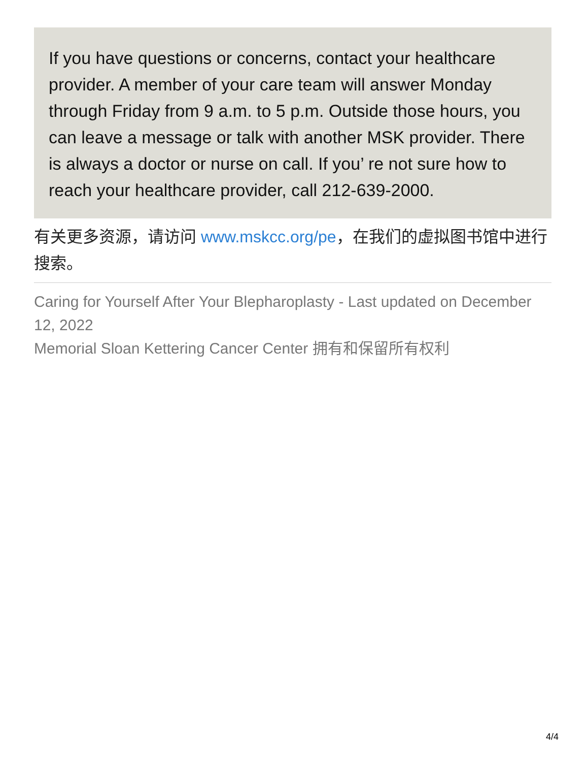If you have questions or concerns, contact your healthcare provider. A member of your care team will answer Monday through Friday from 9 a.m. to 5 p.m. Outside those hours, you can leave a message or talk with another MSK provider. There is always a doctor or nurse on call. If you’ re not sure how to reach your healthcare provider, call 212-639-2000.
有关更多资源，请访问 www.mskcc.org/pe，在我们的虚拟图书馆中进行搜索。
Caring for Yourself After Your Blepharoplasty - Last updated on December 12, 2022
Memorial Sloan Kettering Cancer Center 拥有和保留所有权利
4/4